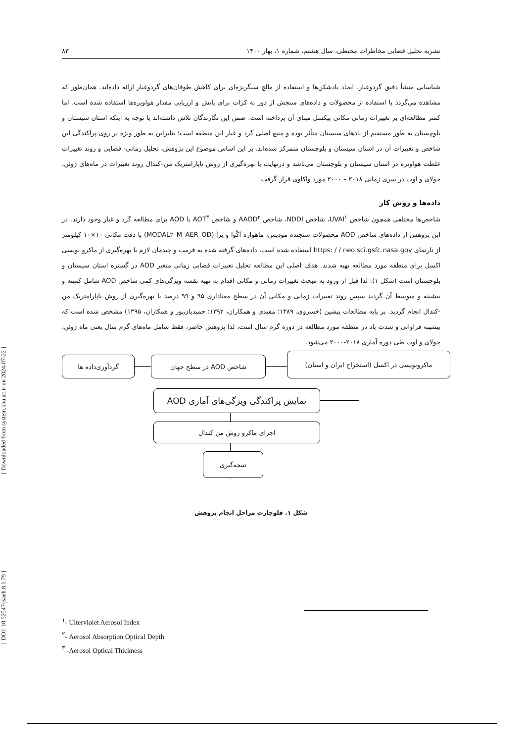[ DOI: 10.52547/jsaeh.8.1.79 ] [ Downloaded from system.khu.ac.ir on 2024-07-22 ]
نشریه تحلیل فضایی مخاطرات محیطی، سال هشتم، شماره ۱، بهار ۱۴۰۰ ۸۳
شناسایی منشأ دقیق گردوغبار، ایجاد بادشکن‌ها و استفاده از مالچ سنگریزه‌ای برای کاهش طوفان‌های گردوغبار ارائه داده‌اند. همان‌طور که مشاهده می‌گردد با استفاده از محصولات و داده‌های سنجش از دور به کرات برای پایش و ارزیابی مقدار هواویزه‌ها استفاده شده است. اما کمتر مطالعه‌ای بر تغییرات زمانی-مکانی پیکسل مبنای آن پرداخته است. ضمن این نگارندگان تلاش داشته‌اند با توجه به اینکه استان سیستان و بلوچستان به طور مستقیم از بادهای سیستان متأثر بوده و منبع اصلی گرد و غبار این منطقه است؛ بنابراین به طور ویژه بر روی پراکندگی این شاخص و تغییرات آن در استان سیستان و بلوچستان متمرکز شده‌اند. بر این اساس موضوع این پژوهش، تحلیل زمانی- فضایی و روند تغییرات غلظت هواویزه در استان سیستان و بلوچستان می‌باشد و درنهایت با بهره‌گیری از روش ناپارامتریک من–کندال روند تغییرات در ماه‌های ژوئن، جولای و اوت در سری زمانی ۲۰۱۸ – ۲۰۰۰ مورد واکاوی قرار گرفت.
داده‌ها و روش کار
شاخص‌ها مختلفی همچون شاخص UVAI<sup>۱</sup>، شاخص NDDI، شاخص AAOD<sup>۲</sup> و شاخص AOT<sup>۳</sup> یا AOD برای مطالعه گرد و غبار وجود دارند. در این پژوهش از داده‌های شاخص AOD محصولات سنجنده مودیس، ماهواره آکّوا و تِراَ (MODAL۲_M_AER_OD) با دقت مکانی ۱۰×۱۰ کیلومتر از تارنمای https: / / neo.sci.gsfc.nasa.gov استفاده شده است، داده‌های گرفته شده به فرمت و چیدمان لازم با بهره‌گیری از ماکرو نویسی اکسل برای منطقه مورد مطالعه تهیه شدند. هدف اصلی این مطالعه تحلیل تغییرات فضایی زمانی متغیر AOD در گستره استان سیستان و بلوچستان است (شکل ۱). لذا قبل از ورود به مبحث تغییرات زمانی و مکانی اقدام به تهیه نقشه ویژگی‌های کمی شاخص AOD شامل کمینه و بیشینه و متوسط آن گردید سپس روند تغییرات زمانی و مکانی آن در سطح معناداری ۹۵ و ۹۹ درصد با بهره‌گیری از روش ناپارامتریک من -کندال انجام گردید. بر پایه مطالعات پیشین (خسروی، ۱۳۸۹؛ مفیدی و همکاران، ۱۳۹۲؛ حمیدیان‌پور و همکاران، ۱۳۹۵) مشخص شده است که بیشینه فراوانی و شدت باد در منطقه مورد مطالعه در دوره گرم سال است، لذا پژوهش حاضر، فقط شامل ماه‌های گرم سال یعنی ماه ژوئن، جولای و اوت طی دوره آماری ۲۰۱۸-۲۰۰۰ می‌شود.
گردآوری‌داده ها شاخص AOD در سطح جهان
ماکرونویسی در اکسل (استخراج ایران و استان)
نمایش پراکندگی ویژگی‌های آماری AOD
اجرای ماکرو روش من کندال
نتیجه‌گیری
شکل ۱. فلوچارت مراحل انجام پژوهش
<sup>۱</sup>- Ulterviolet Aerosol Index
<sup>۲</sup>- Aerosol Absorption Optical Depth
<sup>۳</sup> -Aerosol Optical Thickness